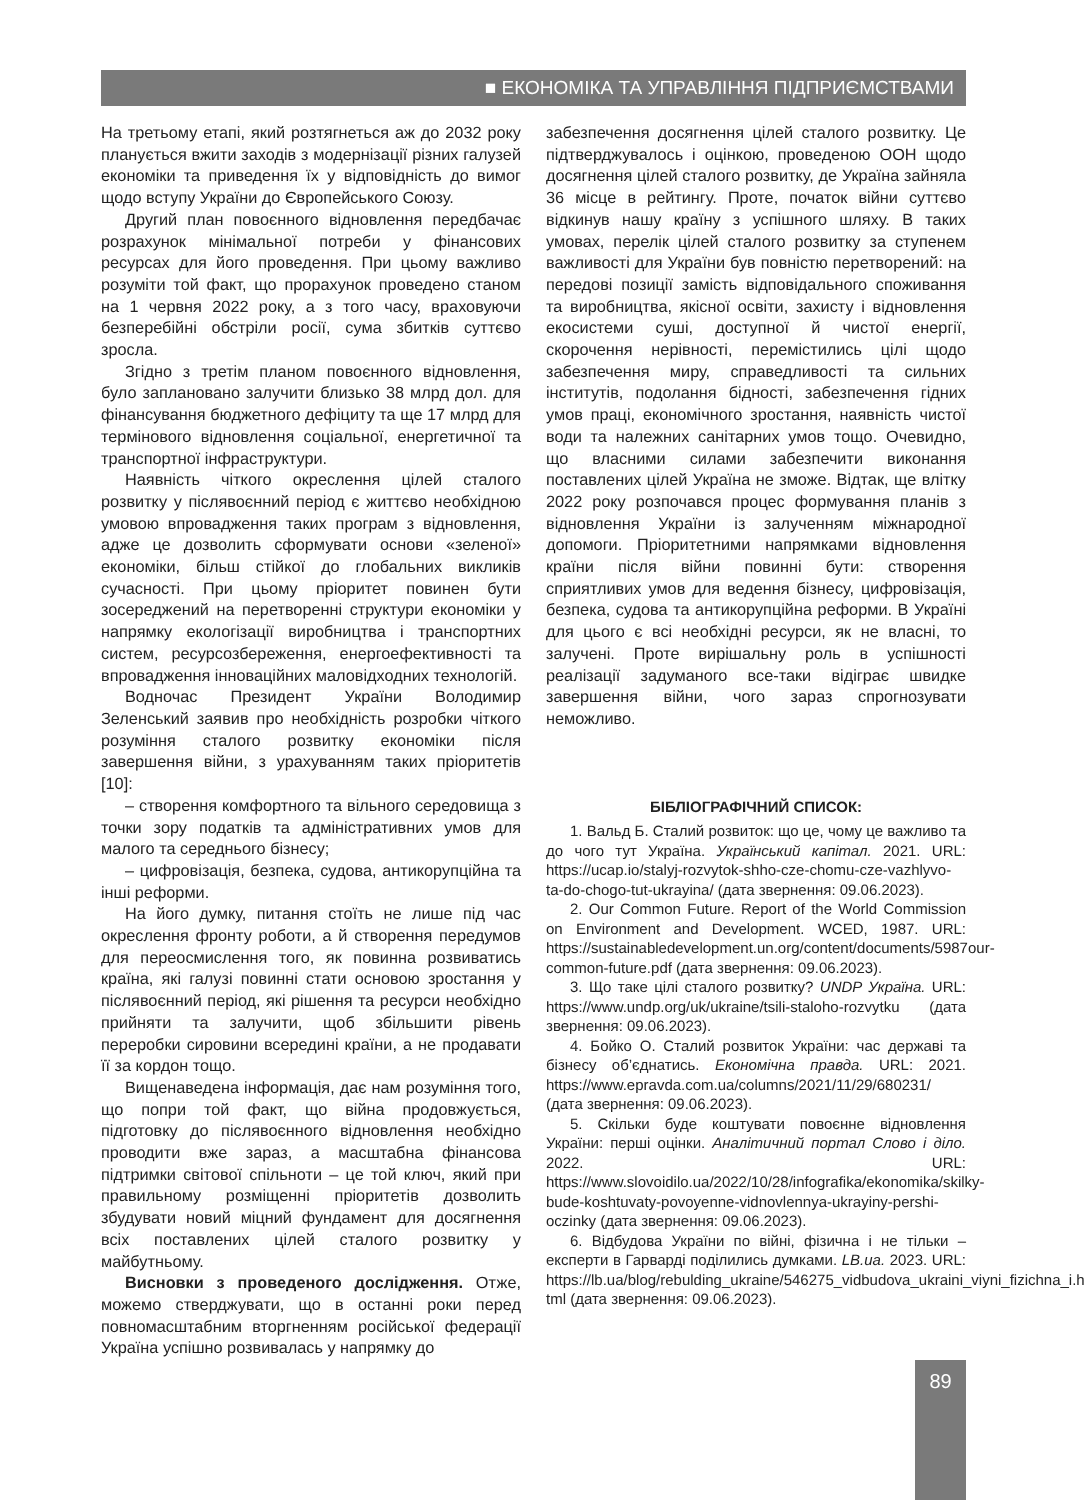■ ЕКОНОМІКА ТА УПРАВЛІННЯ ПІДПРИЄМСТВАМИ
На третьому етапі, який розтягнеться аж до 2032 року планується вжити заходів з модернізації різних галузей економіки та приведення їх у відповідність до вимог щодо вступу України до Європейського Союзу.
Другий план повоєнного відновлення передбачає розрахунок мінімальної потреби у фінансових ресурсах для його проведення. При цьому важливо розуміти той факт, що прорахунок проведено станом на 1 червня 2022 року, а з того часу, враховуючи безперебійні обстріли росії, сума збитків суттєво зросла.
Згідно з третім планом повоєнного відновлення, було заплановано залучити близько 38 млрд дол. для фінансування бюджетного дефіциту та ще 17 млрд для термінового відновлення соціальної, енергетичної та транспортної інфраструктури.
Наявність чіткого окреслення цілей сталого розвитку у післявоєнний період є життєво необхідною умовою впровадження таких програм з відновлення, адже це дозволить сформувати основи «зеленої» економіки, більш стійкої до глобальних викликів сучасності. При цьому пріоритет повинен бути зосереджений на перетворенні структури економіки у напрямку екологізації виробництва і транспортних систем, ресурсозбереження, енергоефективності та впровадження інноваційних маловідходних технологій.
Водночас Президент України Володимир Зеленський заявив про необхідність розробки чіткого розуміння сталого розвитку економіки після завершення війни, з урахуванням таких пріоритетів [10]:
– створення комфортного та вільного середовища з точки зору податків та адміністративних умов для малого та середнього бізнесу;
– цифровізація, безпека, судова, антикорупційна та інші реформи.
На його думку, питання стоїть не лише під час окреслення фронту роботи, а й створення передумов для переосмислення того, як повинна розвиватись країна, які галузі повинні стати основою зростання у післявоєнний період, які рішення та ресурси необхідно прийняти та залучити, щоб збільшити рівень переробки сировини всередині країни, а не продавати її за кордон тощо.
Вищенаведена інформація, дає нам розуміння того, що попри той факт, що війна продовжується, підготовку до післявоєнного відновлення необхідно проводити вже зараз, а масштабна фінансова підтримки світової спільноти – це той ключ, який при правильному розміщенні пріоритетів дозволить збудувати новий міцний фундамент для досягнення всіх поставлених цілей сталого розвитку у майбутньому.
Висновки з проведеного дослідження. Отже, можемо стверджувати, що в останні роки перед повномасштабним вторгненням російської федерації Україна успішно розвивалась у напрямку до
забезпечення досягнення цілей сталого розвитку. Це підтверджувалось і оцінкою, проведеною ООН щодо досягнення цілей сталого розвитку, де Україна зайняла 36 місце в рейтингу. Проте, початок війни суттєво відкинув нашу країну з успішного шляху. В таких умовах, перелік цілей сталого розвитку за ступенем важливості для України був повністю перетворений: на передові позиції замість відповідального споживання та виробництва, якісної освіти, захисту і відновлення екосистеми суші, доступної й чистої енергії, скорочення нерівності, перемістились цілі щодо забезпечення миру, справедливості та сильних інститутів, подолання бідності, забезпечення гідних умов праці, економічного зростання, наявність чистої води та належних санітарних умов тощо. Очевидно, що власними силами забезпечити виконання поставлених цілей Україна не зможе. Відтак, ще влітку 2022 року розпочався процес формування планів з відновлення України із залученням міжнародної допомоги. Пріоритетними напрямками відновлення країни після війни повинні бути: створення сприятливих умов для ведення бізнесу, цифровізація, безпека, судова та антикорупційна реформи. В Україні для цього є всі необхідні ресурси, як не власні, то залучені. Проте вирішальну роль в успішності реалізації задуманого все-таки відіграє швидке завершення війни, чого зараз спрогнозувати неможливо.
БІБЛІОГРАФІЧНИЙ СПИСОК:
1. Вальд Б. Сталий розвиток: що це, чому це важливо та до чого тут Україна. Український капітал. 2021. URL: https://ucap.io/stalyj-rozvytok-shho-cze-chomu-cze-vazhlyvo-ta-do-chogo-tut-ukrayina/ (дата звернення: 09.06.2023).
2. Our Common Future. Report of the World Commission on Environment and Development. WCED, 1987. URL: https://sustainabledevelopment.un.org/content/documents/5987our-common-future.pdf (дата звернення: 09.06.2023).
3. Що таке цілі сталого розвитку? UNDP Україна. URL: https://www.undp.org/uk/ukraine/tsili-staloho-rozvytku (дата звернення: 09.06.2023).
4. Бойко О. Сталий розвиток України: час державі та бізнесу об’єднатись. Економічна правда. URL: 2021. https://www.epravda.com.ua/columns/2021/11/29/680231/ (дата звернення: 09.06.2023).
5. Скільки буде коштувати повоєнне відновлення України: перші оцінки. Аналітичний портал Слово і діло. 2022. URL: https://www.slovoidilo.ua/2022/10/28/infografika/ekonomika/skilky-bude-koshtuvaty-povoyenne-vidnovlennya-ukrayiny-pershi-oczinky (дата звернення: 09.06.2023).
6. Відбудова України по війні, фізична і не тільки – експерти в Гарварді поділились думками. LB.ua. 2023. URL: https://lb.ua/blog/rebulding_ukraine/546275_vidbudova_ukraini_viyni_fizichna_i.h tml (дата звернення: 09.06.2023).
89